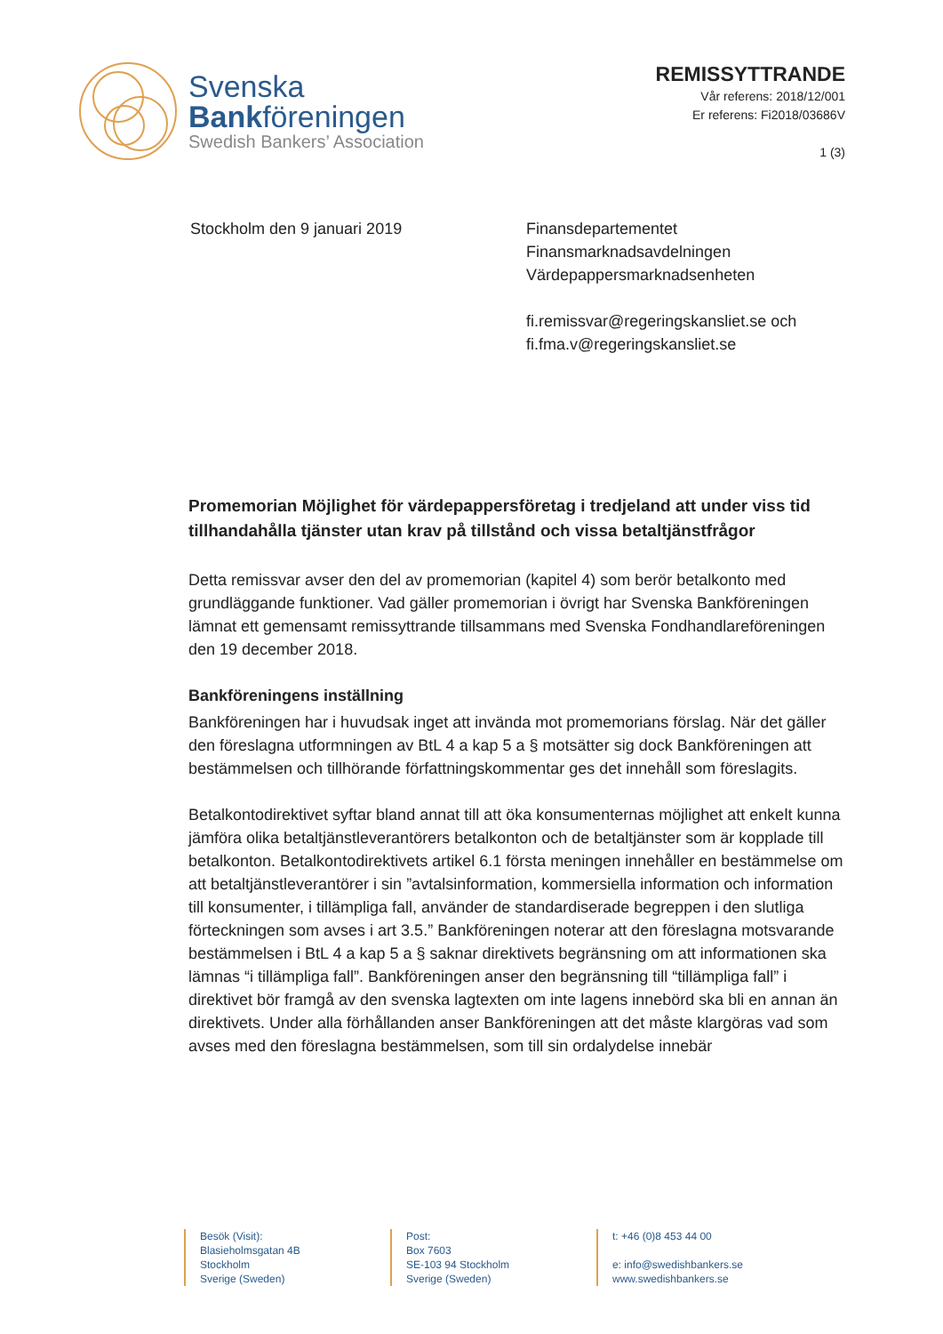Svenska
Bankföreningen
Swedish Bankers’ Association
REMISSYTTRANDE
Vår referens: 2018/12/001
Er referens: Fi2018/03686V
1 (3)
Stockholm den 9 januari 2019 Finansdepartementet
Finansmarknadsavdelningen
Värdepappersmarknadsenheten
fi.remissvar@regeringskansliet.se och
fi.fma.v@regeringskansliet.se
Promemorian Möjlighet för värdepappersföretag i tredjeland att under viss tid tillhandahålla tjänster utan krav på tillstånd och vissa betaltjänstfrågor
Detta remissvar avser den del av promemorian (kapitel 4) som berör betalkonto med grundläggande funktioner. Vad gäller promemorian i övrigt har Svenska Bankföreningen lämnat ett gemensamt remissyttrande tillsammans med Svenska Fondhandlareföreningen den 19 december 2018.
Bankföreningens inställning
Bankföreningen har i huvudsak inget att invända mot promemorians förslag. När det gäller den föreslagna utformningen av BtL 4 a kap 5 a § motsätter sig dock Bankföreningen att bestämmelsen och tillhörande författningskommentar ges det innehåll som föreslagits.
Betalkontodirektivet syftar bland annat till att öka konsumenternas möjlighet att enkelt kunna jämföra olika betaltjänstleverantörers betalkonton och de betaltjänster som är kopplade till betalkonton. Betalkontodirektivets artikel 6.1 första meningen innehåller en bestämmelse om att betaltjänstleverantörer i sin ”avtalsinformation, kommersiella information och information till konsumenter, i tillämpliga fall, använder de standardiserade begreppen i den slutliga förteckningen som avses i art 3.5.” Bankföreningen noterar att den föreslagna motsvarande bestämmelsen i BtL 4 a kap 5 a § saknar direktivets begränsning om att informationen ska lämnas “i tillämpliga fall”. Bankföreningen anser den begränsning till “tillämpliga fall” i direktivet bör framgå av den svenska lagtexten om inte lagens innebörd ska bli en annan än direktivets. Under alla förhållanden anser Bankföreningen att det måste klargöras vad som avses med den föreslagna bestämmelsen, som till sin ordalydelse innebär
Besök (Visit):
Blasieholmsgatan 4B
Stockholm
Sverige (Sweden)
Post:
Box 7603
SE-103 94 Stockholm
Sverige (Sweden)
t: +46 (0)8 453 44 00
e: info@swedishbankers.se
www.swedishbankers.se